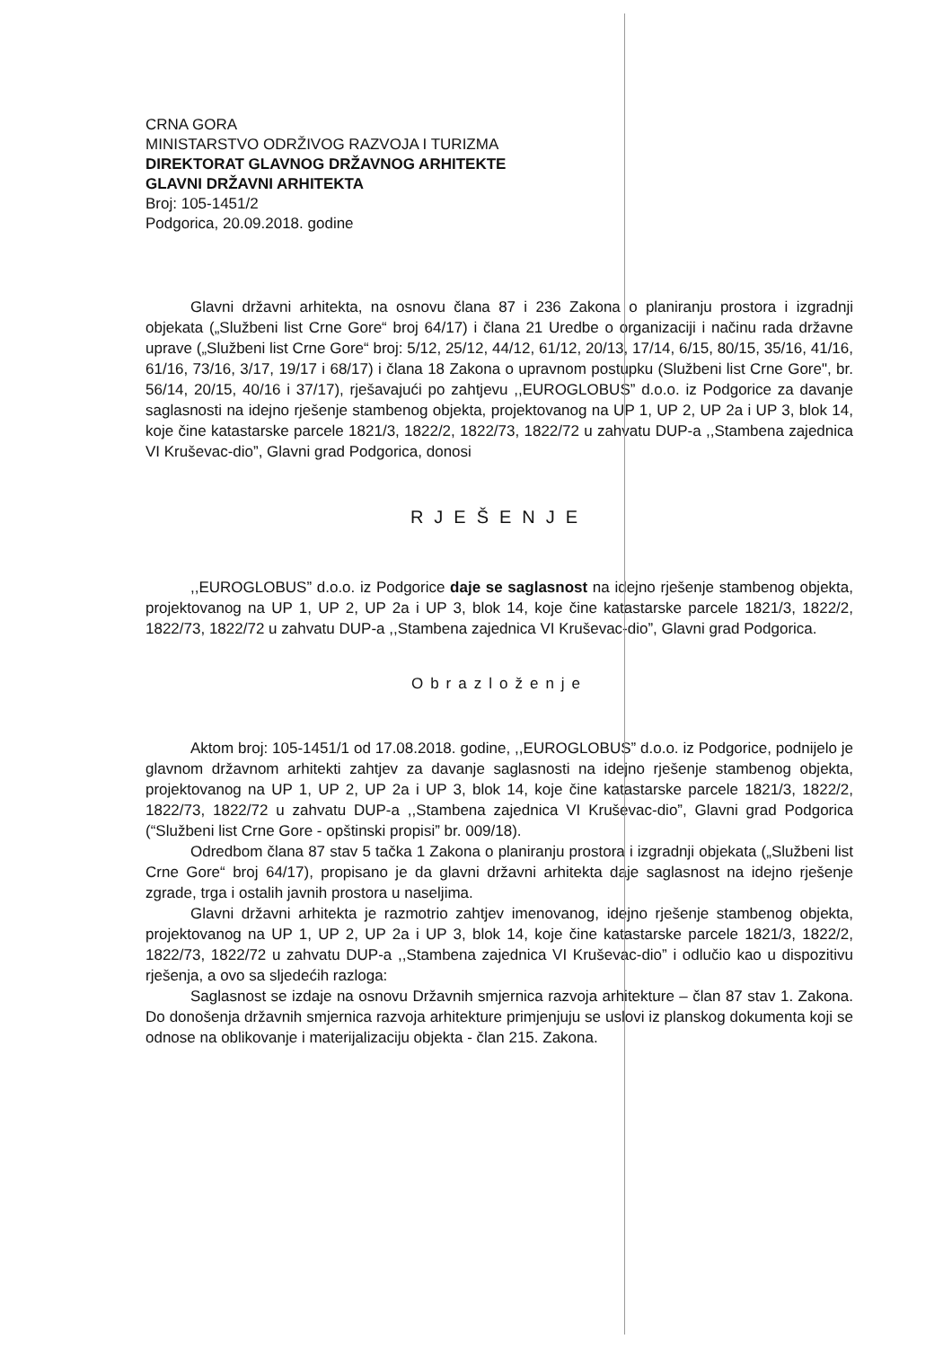CRNA GORA
MINISTARSTVO ODRŽIVOG RAZVOJA I TURIZMA
DIREKTORAT GLAVNOG DRŽAVNOG ARHITEKTE
GLAVNI DRŽAVNI ARHITEKTA
Broj: 105-1451/2
Podgorica, 20.09.2018. godine
Glavni državni arhitekta, na osnovu člana 87 i 236 Zakona o planiranju prostora i izgradnji objekata („Službeni list Crne Gore“ broj 64/17) i člana 21 Uredbe o organizaciji i načinu rada državne uprave („Službeni list Crne Gore“ broj: 5/12, 25/12, 44/12, 61/12, 20/13, 17/14, 6/15, 80/15, 35/16, 41/16, 61/16, 73/16, 3/17, 19/17 i 68/17) i člana 18 Zakona o upravnom postupku (Službeni list Crne Gore", br. 56/14, 20/15, 40/16 i 37/17), rješavajući po zahtjevu ,,EUROGLOBUS” d.o.o. iz Podgorice za davanje saglasnosti na idejno rješenje stambenog objekta, projektovanog na UP 1, UP 2, UP 2a i UP 3, blok 14, koje čine katastarske parcele 1821/3, 1822/2, 1822/73, 1822/72 u zahvatu DUP-a ,,Stambena zajednica VI Kruševac-dio”, Glavni grad Podgorica, donosi
RJEŠENJE
,,EUROGLOBUS” d.o.o. iz Podgorice daje se saglasnost na idejno rješenje stambenog objekta, projektovanog na UP 1, UP 2, UP 2a i UP 3, blok 14, koje čine katastarske parcele 1821/3, 1822/2, 1822/73, 1822/72 u zahvatu DUP-a ,,Stambena zajednica VI Kruševac-dio”, Glavni grad Podgorica.
Obrazloženje
Aktom broj: 105-1451/1 od 17.08.2018. godine, ,,EUROGLOBUS” d.o.o. iz Podgorice, podnijelo je glavnom državnom arhitekti zahtjev za davanje saglasnosti na idejno rješenje stambenog objekta, projektovanog na UP 1, UP 2, UP 2a i UP 3, blok 14, koje čine katastarske parcele 1821/3, 1822/2, 1822/73, 1822/72 u zahvatu DUP-a ,,Stambena zajednica VI Kruševac-dio”, Glavni grad Podgorica (“Službeni list Crne Gore - opštinski propisi” br. 009/18).
Odredbom člana 87 stav 5 tačka 1 Zakona o planiranju prostora i izgradnji objekata („Službeni list Crne Gore“ broj 64/17), propisano je da glavni državni arhitekta daje saglasnost na idejno rješenje zgrade, trga i ostalih javnih prostora u naseljima.
Glavni državni arhitekta je razmotrio zahtjev imenovanog, idejno rješenje stambenog objekta, projektovanog na UP 1, UP 2, UP 2a i UP 3, blok 14, koje čine katastarske parcele 1821/3, 1822/2, 1822/73, 1822/72 u zahvatu DUP-a ,,Stambena zajednica VI Kruševac-dio” i odlučio kao u dispozitivu rješenja, a ovo sa sljedećih razloga:
Saglasnost se izdaje na osnovu Državnih smjernica razvoja arhitekture – član 87 stav 1. Zakona. Do donošenja državnih smjernica razvoja arhitekture primjenjuju se uslovi iz planskog dokumenta koji se odnose na oblikovanje i materijalizaciju objekta - član 215. Zakona.